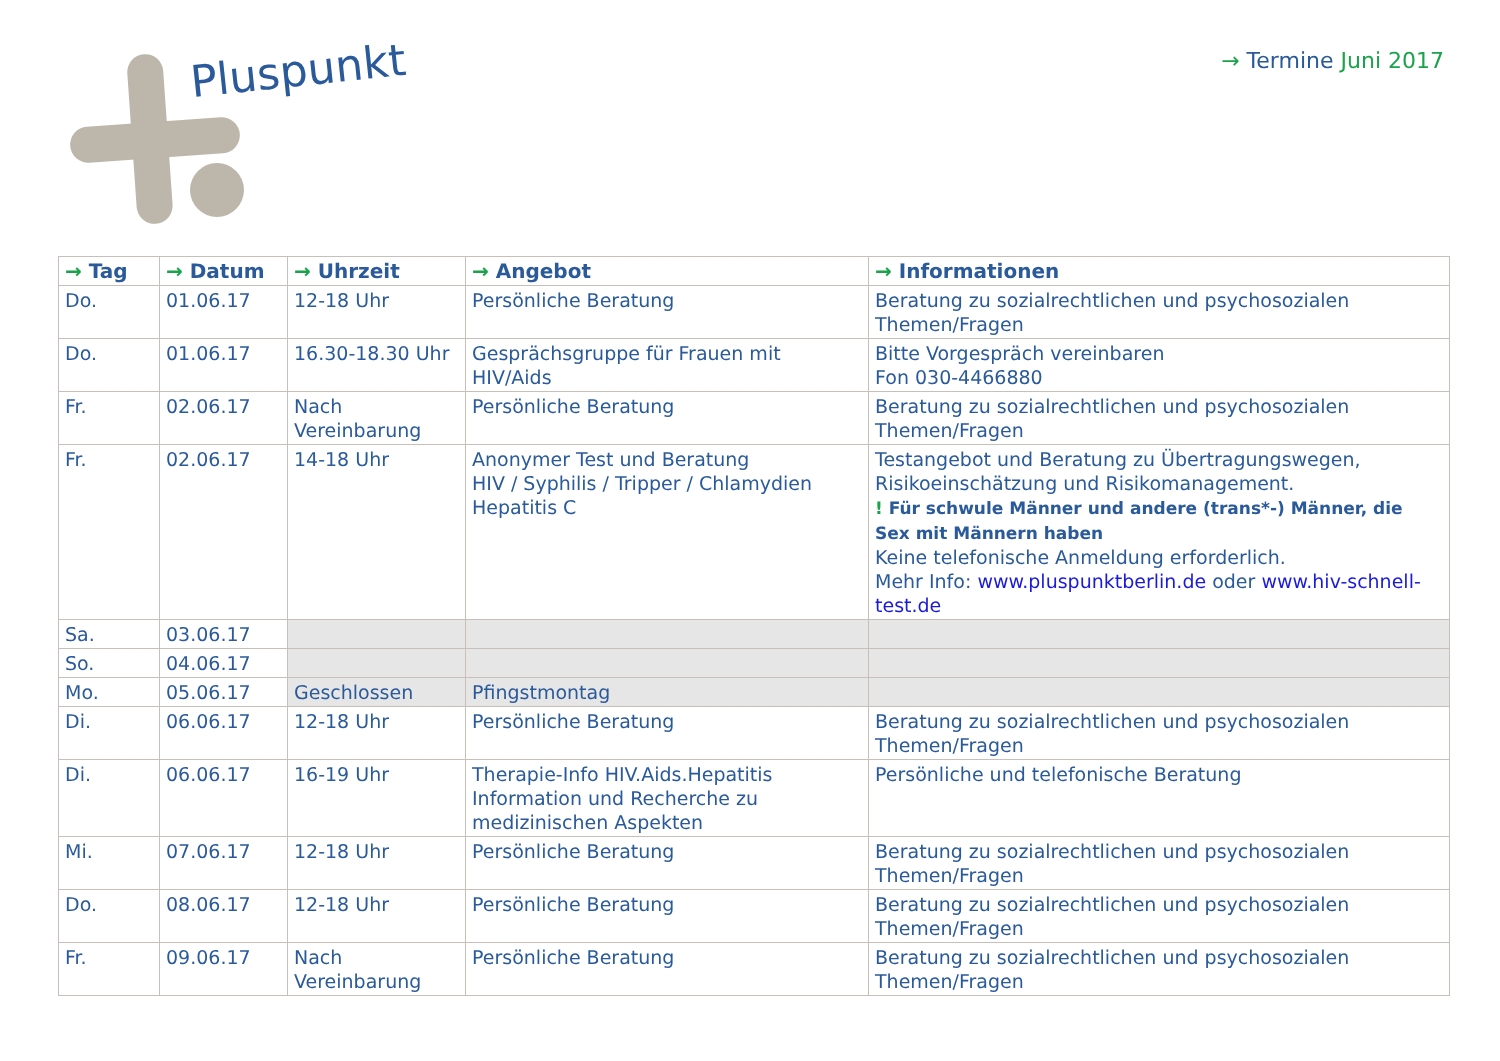Pluspunkt → Termine Juni 2017
| → Tag | → Datum | → Uhrzeit | → Angebot | → Informationen |
| --- | --- | --- | --- | --- |
| Do. | 01.06.17 | 12-18 Uhr | Persönliche Beratung | Beratung zu sozialrechtlichen und psychosozialen Themen/Fragen |
| Do. | 01.06.17 | 16.30-18.30 Uhr | Gesprächsgruppe für Frauen mit HIV/Aids | Bitte Vorgespräch vereinbaren Fon 030-4466880 |
| Fr. | 02.06.17 | Nach Vereinbarung | Persönliche Beratung | Beratung zu sozialrechtlichen und psychosozialen Themen/Fragen |
| Fr. | 02.06.17 | 14-18 Uhr | Anonymer Test und Beratung HIV / Syphilis / Tripper / Chlamydien Hepatitis C | Testangebot und Beratung zu Übertragungswegen, Risikoeinschätzung und Risikomanagement. ! Für schwule Männer und andere (trans*-) Männer, die Sex mit Männern haben Keine telefonische Anmeldung erforderlich. Mehr Info: www.pluspunktberlin.de oder www.hiv-schnell-test.de |
| Sa. | 03.06.17 | | | |
| So. | 04.06.17 | | | |
| Mo. | 05.06.17 | Geschlossen | Pfingstmontag | |
| Di. | 06.06.17 | 12-18 Uhr | Persönliche Beratung | Beratung zu sozialrechtlichen und psychosozialen Themen/Fragen |
| Di. | 06.06.17 | 16-19 Uhr | Therapie-Info HIV.Aids.Hepatitis Information und Recherche zu medizinischen Aspekten | Persönliche und telefonische Beratung |
| Mi. | 07.06.17 | 12-18 Uhr | Persönliche Beratung | Beratung zu sozialrechtlichen und psychosozialen Themen/Fragen |
| Do. | 08.06.17 | 12-18 Uhr | Persönliche Beratung | Beratung zu sozialrechtlichen und psychosozialen Themen/Fragen |
| Fr. | 09.06.17 | Nach Vereinbarung | Persönliche Beratung | Beratung zu sozialrechtlichen und psychosozialen Themen/Fragen |